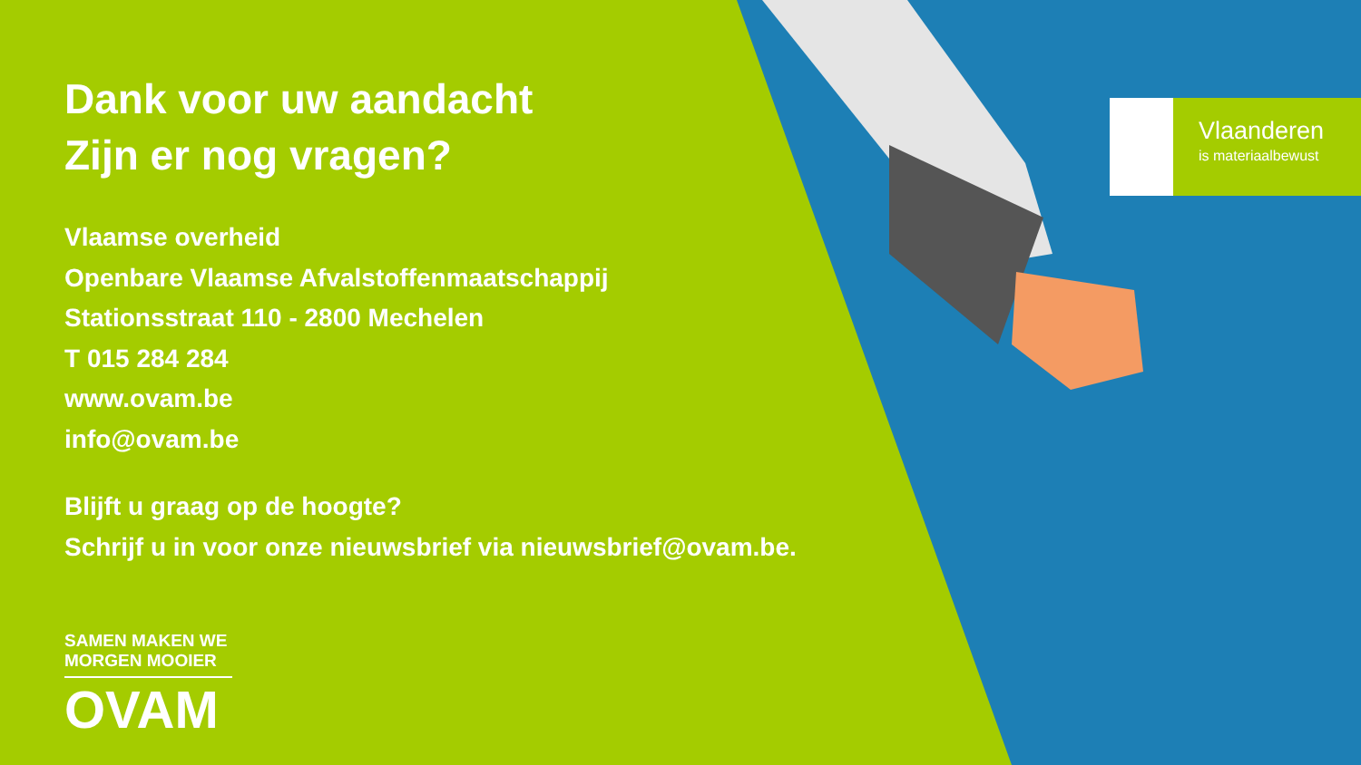Dank voor uw aandacht
Zijn er nog vragen?
Vlaamse overheid
Openbare Vlaamse Afvalstoffenmaatschappij
Stationsstraat 110 - 2800 Mechelen
T 015 284 284
www.ovam.be
info@ovam.be
Blijft u graag op de hoogte?
Schrijf u in voor onze nieuwsbrief via nieuwsbrief@ovam.be.
SAMEN MAKEN WE
MORGEN MOOIER
OVAM
Vlaanderen
is materiaalbewust